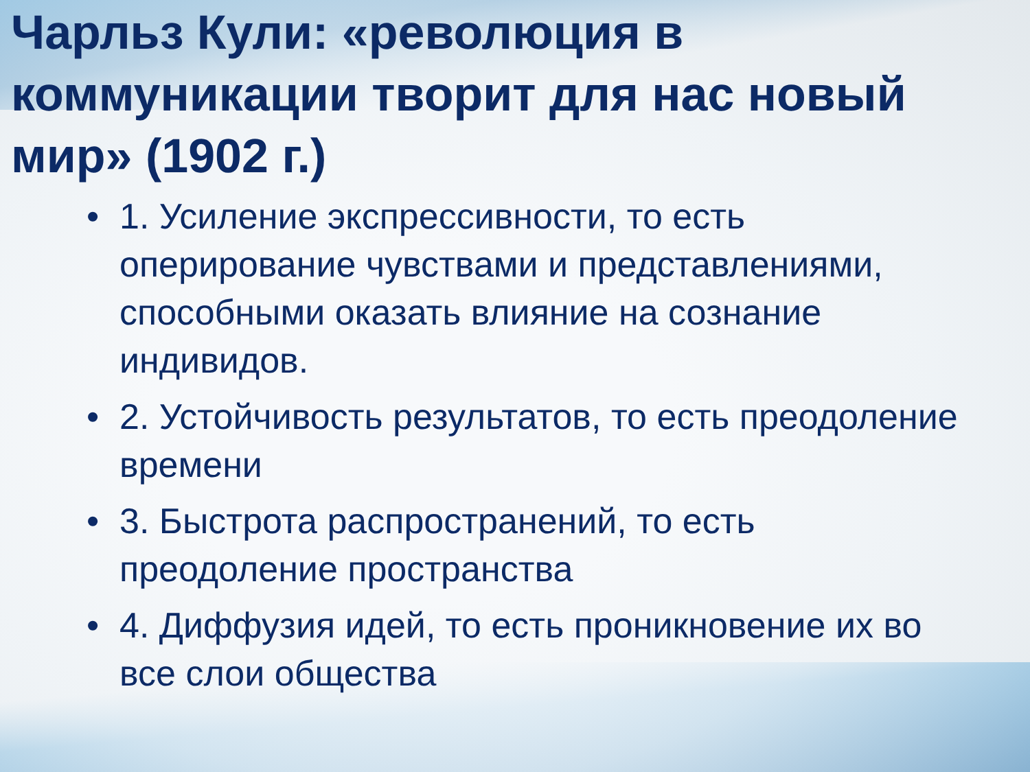Чарльз Кули: «революция в коммуникации творит для нас новый мир» (1902 г.)
• 1. Усиление экспрессивности, то есть оперирование чувствами и представлениями, способными оказать влияние на сознание индивидов.
• 2. Устойчивость результатов, то есть преодоление времени
• 3. Быстрота распространений, то есть преодоление пространства
• 4. Диффузия идей, то есть проникновение их во все слои общества